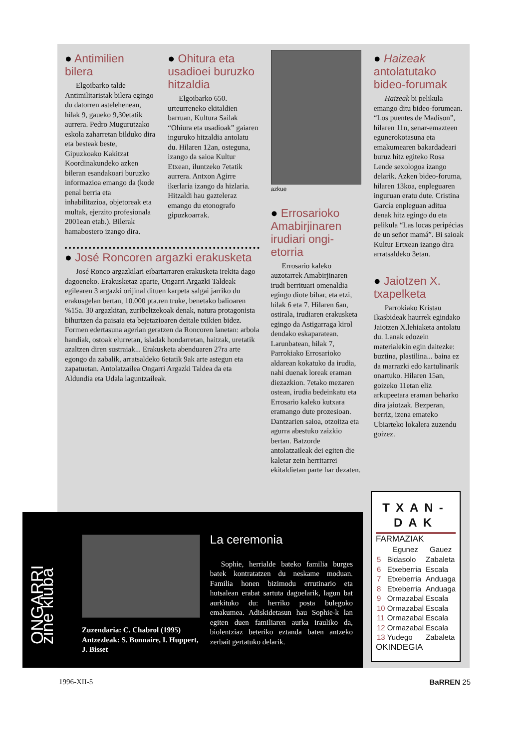● Antimilien bilera
Elgoibarko talde Antimilitaristak bilera egingo du datorren astelehenean, hilak 9, gaueko 9,30etatik aurrera. Pedro Mugurutzako eskola zaharretan bilduko dira eta besteak beste, Gipuzkoako Kakitzat Koordinakundeko azken bileran esandakoari buruzko informazioa emango da (kode penal berria eta inhabilitazioa, objetoreak eta multak, ejerzito profesionala 2001ean etab.). Bilerak hamabostero izango dira.
● Ohitura eta usadioei buruzko hitzaldia
Elgoibarko 650. urteurreneko ekitaldien barruan, Kultura Sailak “Ohiura eta usadioak” gaiaren inguruko hitzaldia antolatu du. Hilaren 12an, osteguna, izango da saioa Kultur Etxean, iluntzeko 7etatik aurrera. Antxon Agirre ikerlaria izango da hizlaria. Hitzaldi hau gazteleraz emango du etonografo gipuzkoarrak.
azkue
● Errosarioko Amabirjinaren irudiari ongi-etorria
Errosario kaleko auzotarrek Amabirjinaren irudi berrituari omenaldia egingo diote bihar, eta etzi, hilak 6 eta 7. Hilaren 6an, ostirala, irudiaren erakusketa egingo da Astigarraga kirol dendako eskaparatean. Larunbatean, hilak 7, Parrokiako Errosarioko aldarean kokatuko da irudia, nahi duenak loreak eraman diezazkion. 7etako mezaren ostean, irudia bedeinkatu eta Errosario kaleko kutxara eramango dute prozesioan. Dantzarien saioa, otzoitza eta agurra abestuko zaizkio bertan. Batzorde antolatzaileak dei egiten die kaletar zein herritarrei ekitaldietan parte har dezaten.
● Haizeak antolatutako bideo-forumak
Haizeak bi pelikula emango ditu bideo-forumean. “Los puentes de Madison”, hilaren 11n, senar-emazteen egunerokotasuna eta emakumearen bakardadeari buruz hitz egiteko Rosa Lende sexologoa izango delarik. Azken bideo-foruma, hilaren 13koa, enpleguaren inguruan eratu dute. Cristina García enpleguan aditua denak hitz egingo du eta pelikula “Las locas peripécias de un señor mamá”. Bi saioak Kultur Ertxean izango dira arratsaldeko 3etan.
● Jaiotzen X. txapelketa
Parrokiako Kristau Ikasbideak haurrek egindako Jaiotzen X.lehiaketa antolatu du. Lanak edozein materialekin egin daitezke: buztina, plastilina... baina ez da marrazki edo kartulinarik onartuko. Hilaren 15an, goizeko 11etan eliz arkupeetara eraman beharko dira jaiotzak. Bezperan, berriz, izena emateko Ubiarteko lokalera zuzendu goizez.
● José Roncoren argazki erakusketa
José Ronco argazkilari eibartarraren erakusketa irekita dago dagoeneko. Erakusketaz aparte, Ongarri Argazki Taldeak egilearen 3 argazki orijinal dituen karpeta salgai jarriko du erakusgelan bertan, 10.000 pta.ren truke, benetako balioaren %15a. 30 argazkitan, zuribeltzekoak denak, natura protagonista bihurtzen da paisaia eta bejetazioaren deitale txikien bidez. Formen edertasuna agerian geratzen da Roncoren lanetan: arbola handiak, ostoak elurretan, isladak hondarretan, haitzak, uretatik azaltzen diren sustraiak... Erakusketa abenduaren 27ra arte egongo da zabalik, arratsaldeko 6etatik 9ak arte astegun eta zapatuetan. Antolatzailea Ongarri Argazki Taldea da eta Aldundia eta Udala laguntzaileak.
ONGARRI zine kluba
Zuzendaria: C. Chabrol (1995) Antzezleak: S. Bonnaire, I. Huppert, J. Bisset
La ceremonia
Sophie, herrialde bateko familia burges batek kontratatzen du neskame moduan. Familia honen bizimodu errutinario eta hutsalean erabat sartuta dagoelarik, lagun bat aurkituko du: herriko posta bulegoko emakumea. Adiskidetasun hau Sophie-k lan egiten duen familiaren aurka irauliko da, biolentziaz beteriko eztanda baten antzeko zerbait gertatuko delarik.
TXAN-DAK
FARMAZIAK
| | Egunez | Gauez |
| --- | --- | --- |
| 5 | Bidasolo | Zabaleta |
| 6 | Etxeberria | Escala |
| 7 | Etxeberria | Anduaga |
| 8 | Etxeberria | Anduaga |
| 9 | Ormazabal | Escala |
| 10 | Ormazabal | Escala |
| 11 | Ormazabal | Escala |
| 12 | Ormazabal | Escala |
| 13 | Yudego | Zabaleta |
OKINDEGIA
1996-XII-5 BaRREN 25